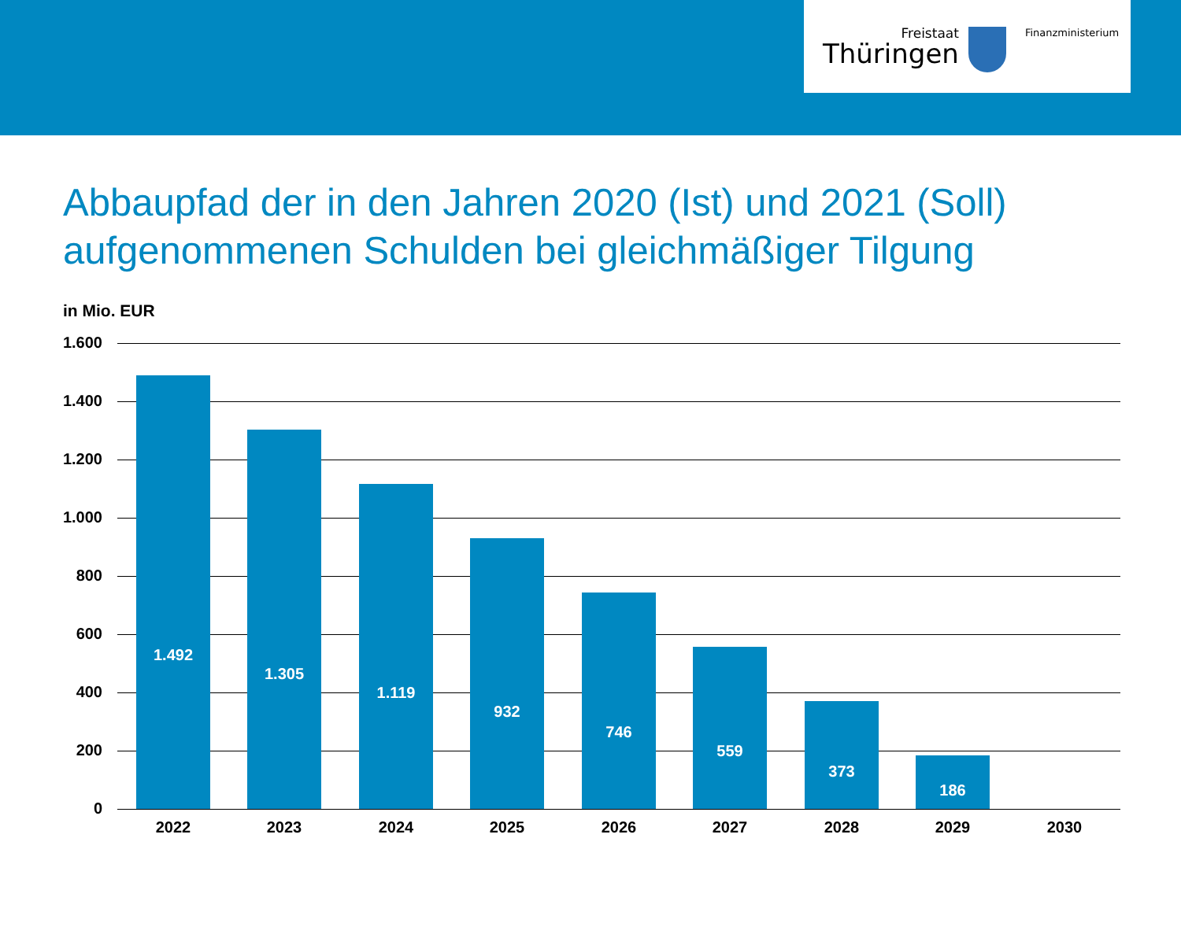Freistaat
Thüringen
Finanzministerium
Abbaupfad der in den Jahren 2020 (Ist) und 2021 (Soll) aufgenommenen Schulden bei gleichmäßiger Tilgung
in Mio. EUR
1.600
1.400
1.200
1.000
800
600
400
200
0
1.492
1.305
1.119
932
746
559
373
186
2022 2023 2024 2025 2026 2027 2028 2029 2030